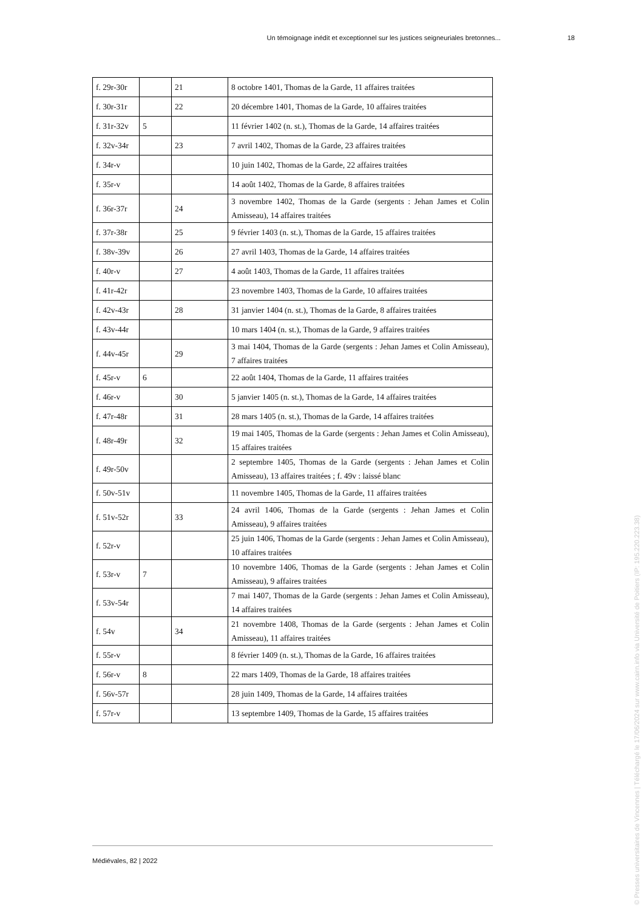Un témoignage inédit et exceptionnel sur les justices seigneuriales bretonnes... 18
| f. 29r-30r | | 21 | 8 octobre 1401, Thomas de la Garde, 11 affaires traitées |
| f. 30r-31r | | 22 | 20 décembre 1401, Thomas de la Garde, 10 affaires traitées |
| f. 31r-32v | 5 | | 11 février 1402 (n. st.), Thomas de la Garde, 14 affaires traitées |
| f. 32v-34r | | 23 | 7 avril 1402, Thomas de la Garde, 23 affaires traitées |
| f. 34r-v | | | 10 juin 1402, Thomas de la Garde, 22 affaires traitées |
| f. 35r-v | | | 14 août 1402, Thomas de la Garde, 8 affaires traitées |
| f. 36r-37r | | 24 | 3 novembre 1402, Thomas de la Garde (sergents : Jehan James et Colin Amisseau), 14 affaires traitées |
| f. 37r-38r | | 25 | 9 février 1403 (n. st.), Thomas de la Garde, 15 affaires traitées |
| f. 38v-39v | | 26 | 27 avril 1403, Thomas de la Garde, 14 affaires traitées |
| f. 40r-v | | 27 | 4 août 1403, Thomas de la Garde, 11 affaires traitées |
| f. 41r-42r | | | 23 novembre 1403, Thomas de la Garde, 10 affaires traitées |
| f. 42v-43r | | 28 | 31 janvier 1404 (n. st.), Thomas de la Garde, 8 affaires traitées |
| f. 43v-44r | | | 10 mars 1404 (n. st.), Thomas de la Garde, 9 affaires traitées |
| f. 44v-45r | | 29 | 3 mai 1404, Thomas de la Garde (sergents : Jehan James et Colin Amisseau), 7 affaires traitées |
| f. 45r-v | 6 | | 22 août 1404, Thomas de la Garde, 11 affaires traitées |
| f. 46r-v | | 30 | 5 janvier 1405 (n. st.), Thomas de la Garde, 14 affaires traitées |
| f. 47r-48r | | 31 | 28 mars 1405 (n. st.), Thomas de la Garde, 14 affaires traitées |
| f. 48r-49r | | 32 | 19 mai 1405, Thomas de la Garde (sergents : Jehan James et Colin Amisseau), 15 affaires traitées |
| f. 49r-50v | | | 2 septembre 1405, Thomas de la Garde (sergents : Jehan James et Colin Amisseau), 13 affaires traitées ; f. 49v : laissé blanc |
| f. 50v-51v | | | 11 novembre 1405, Thomas de la Garde, 11 affaires traitées |
| f. 51v-52r | | 33 | 24 avril 1406, Thomas de la Garde (sergents : Jehan James et Colin Amisseau), 9 affaires traitées |
| f. 52r-v | | | 25 juin 1406, Thomas de la Garde (sergents : Jehan James et Colin Amisseau), 10 affaires traitées |
| f. 53r-v | 7 | | 10 novembre 1406, Thomas de la Garde (sergents : Jehan James et Colin Amisseau), 9 affaires traitées |
| f. 53v-54r | | | 7 mai 1407, Thomas de la Garde (sergents : Jehan James et Colin Amisseau), 14 affaires traitées |
| f. 54v | | 34 | 21 novembre 1408, Thomas de la Garde (sergents : Jehan James et Colin Amisseau), 11 affaires traitées |
| f. 55r-v | | | 8 février 1409 (n. st.), Thomas de la Garde, 16 affaires traitées |
| f. 56r-v | 8 | | 22 mars 1409, Thomas de la Garde, 18 affaires traitées |
| f. 56v-57r | | | 28 juin 1409, Thomas de la Garde, 14 affaires traitées |
| f. 57r-v | | | 13 septembre 1409, Thomas de la Garde, 15 affaires traitées |
Médiévales, 82 | 2022
© Presses universitaires de Vincennes | Téléchargé le 17/06/2024 sur www.cairn.info via Université de Poitiers (IP: 195.220.223.38)